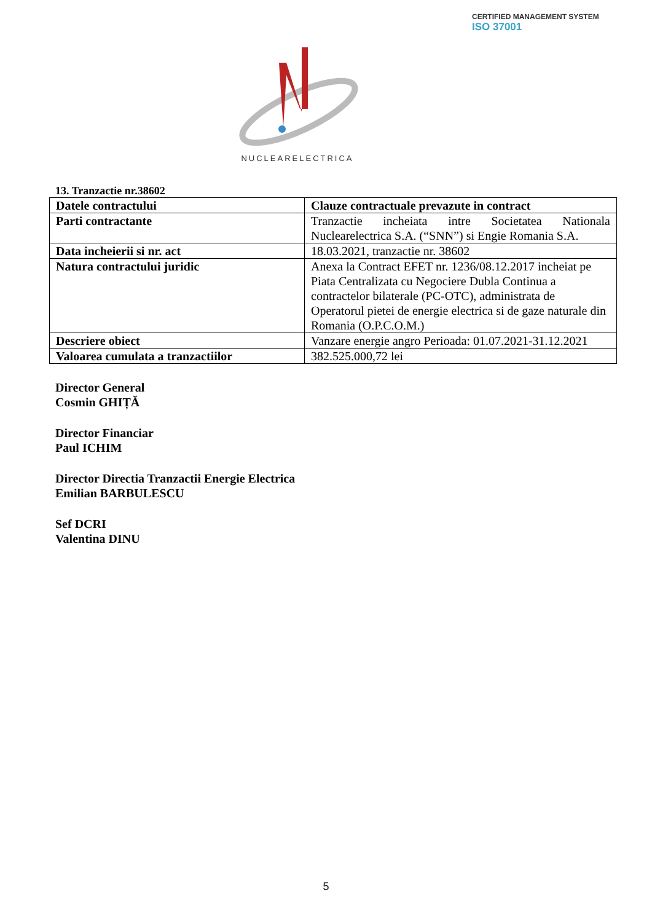CERTIFIED MANAGEMENT SYSTEM
ISO 37001
NUCLEARELECTRICA
13. Tranzactie nr.38602
| Datele contractului | Clauze contractuale prevazute in contract |
| Parti contractante | Tranzactie incheiata intre Societatea Nationala Nuclearelectrica S.A. (“SNN”) si Engie Romania S.A. |
| Data incheierii si nr. act | 18.03.2021, tranzactie nr. 38602 |
| Natura contractului juridic | Anexa la Contract EFET nr. 1236/08.12.2017 incheiat pe Piata Centralizata cu Negociere Dubla Continua a contractelor bilaterale (PC-OTC), administrata de Operatorul pietei de energie electrica si de gaze naturale din Romania (O.P.C.O.M.) |
| Descriere obiect | Vanzare energie angro Perioada: 01.07.2021-31.12.2021 |
| Valoarea cumulata a tranzactiilor | 382.525.000,72 lei |
Director General
Cosmin GHIȚĂ
Director Financiar
Paul ICHIM
Director Directia Tranzactii Energie Electrica
Emilian BARBULESCU
Sef DCRI
Valentina DINU
5